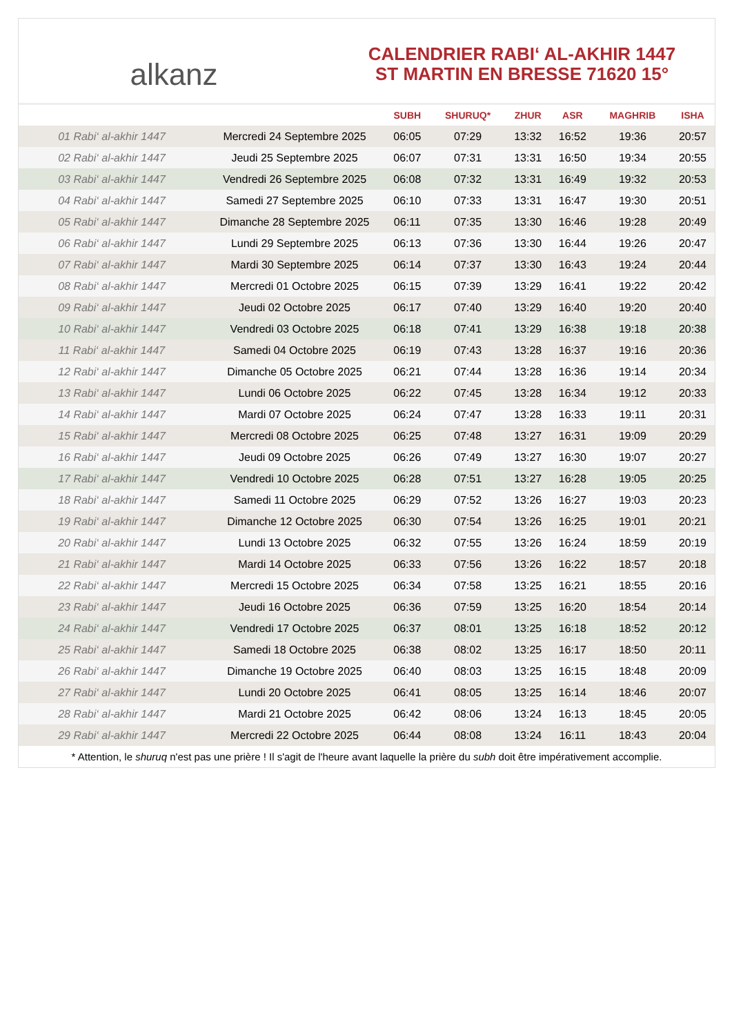alkanz
CALENDRIER RABI‘ AL-AKHIR 1447
ST MARTIN EN BRESSE 71620 15°
| | | SUBH | SHURUQ* | ZHUR | ASR | MAGHRIB | ISHA |
| --- | --- | --- | --- | --- | --- | --- | --- |
| 01 Rabi‘ al-akhir 1447 | Mercredi 24 Septembre 2025 | 06:05 | 07:29 | 13:32 | 16:52 | 19:36 | 20:57 |
| 02 Rabi‘ al-akhir 1447 | Jeudi 25 Septembre 2025 | 06:07 | 07:31 | 13:31 | 16:50 | 19:34 | 20:55 |
| 03 Rabi‘ al-akhir 1447 | Vendredi 26 Septembre 2025 | 06:08 | 07:32 | 13:31 | 16:49 | 19:32 | 20:53 |
| 04 Rabi‘ al-akhir 1447 | Samedi 27 Septembre 2025 | 06:10 | 07:33 | 13:31 | 16:47 | 19:30 | 20:51 |
| 05 Rabi‘ al-akhir 1447 | Dimanche 28 Septembre 2025 | 06:11 | 07:35 | 13:30 | 16:46 | 19:28 | 20:49 |
| 06 Rabi‘ al-akhir 1447 | Lundi 29 Septembre 2025 | 06:13 | 07:36 | 13:30 | 16:44 | 19:26 | 20:47 |
| 07 Rabi‘ al-akhir 1447 | Mardi 30 Septembre 2025 | 06:14 | 07:37 | 13:30 | 16:43 | 19:24 | 20:44 |
| 08 Rabi‘ al-akhir 1447 | Mercredi 01 Octobre 2025 | 06:15 | 07:39 | 13:29 | 16:41 | 19:22 | 20:42 |
| 09 Rabi‘ al-akhir 1447 | Jeudi 02 Octobre 2025 | 06:17 | 07:40 | 13:29 | 16:40 | 19:20 | 20:40 |
| 10 Rabi‘ al-akhir 1447 | Vendredi 03 Octobre 2025 | 06:18 | 07:41 | 13:29 | 16:38 | 19:18 | 20:38 |
| 11 Rabi‘ al-akhir 1447 | Samedi 04 Octobre 2025 | 06:19 | 07:43 | 13:28 | 16:37 | 19:16 | 20:36 |
| 12 Rabi‘ al-akhir 1447 | Dimanche 05 Octobre 2025 | 06:21 | 07:44 | 13:28 | 16:36 | 19:14 | 20:34 |
| 13 Rabi‘ al-akhir 1447 | Lundi 06 Octobre 2025 | 06:22 | 07:45 | 13:28 | 16:34 | 19:12 | 20:33 |
| 14 Rabi‘ al-akhir 1447 | Mardi 07 Octobre 2025 | 06:24 | 07:47 | 13:28 | 16:33 | 19:11 | 20:31 |
| 15 Rabi‘ al-akhir 1447 | Mercredi 08 Octobre 2025 | 06:25 | 07:48 | 13:27 | 16:31 | 19:09 | 20:29 |
| 16 Rabi‘ al-akhir 1447 | Jeudi 09 Octobre 2025 | 06:26 | 07:49 | 13:27 | 16:30 | 19:07 | 20:27 |
| 17 Rabi‘ al-akhir 1447 | Vendredi 10 Octobre 2025 | 06:28 | 07:51 | 13:27 | 16:28 | 19:05 | 20:25 |
| 18 Rabi‘ al-akhir 1447 | Samedi 11 Octobre 2025 | 06:29 | 07:52 | 13:26 | 16:27 | 19:03 | 20:23 |
| 19 Rabi‘ al-akhir 1447 | Dimanche 12 Octobre 2025 | 06:30 | 07:54 | 13:26 | 16:25 | 19:01 | 20:21 |
| 20 Rabi‘ al-akhir 1447 | Lundi 13 Octobre 2025 | 06:32 | 07:55 | 13:26 | 16:24 | 18:59 | 20:19 |
| 21 Rabi‘ al-akhir 1447 | Mardi 14 Octobre 2025 | 06:33 | 07:56 | 13:26 | 16:22 | 18:57 | 20:18 |
| 22 Rabi‘ al-akhir 1447 | Mercredi 15 Octobre 2025 | 06:34 | 07:58 | 13:25 | 16:21 | 18:55 | 20:16 |
| 23 Rabi‘ al-akhir 1447 | Jeudi 16 Octobre 2025 | 06:36 | 07:59 | 13:25 | 16:20 | 18:54 | 20:14 |
| 24 Rabi‘ al-akhir 1447 | Vendredi 17 Octobre 2025 | 06:37 | 08:01 | 13:25 | 16:18 | 18:52 | 20:12 |
| 25 Rabi‘ al-akhir 1447 | Samedi 18 Octobre 2025 | 06:38 | 08:02 | 13:25 | 16:17 | 18:50 | 20:11 |
| 26 Rabi‘ al-akhir 1447 | Dimanche 19 Octobre 2025 | 06:40 | 08:03 | 13:25 | 16:15 | 18:48 | 20:09 |
| 27 Rabi‘ al-akhir 1447 | Lundi 20 Octobre 2025 | 06:41 | 08:05 | 13:25 | 16:14 | 18:46 | 20:07 |
| 28 Rabi‘ al-akhir 1447 | Mardi 21 Octobre 2025 | 06:42 | 08:06 | 13:24 | 16:13 | 18:45 | 20:05 |
| 29 Rabi‘ al-akhir 1447 | Mercredi 22 Octobre 2025 | 06:44 | 08:08 | 13:24 | 16:11 | 18:43 | 20:04 |
* Attention, le shuruq n'est pas une prière ! Il s'agit de l'heure avant laquelle la prière du subh doit être impérativement accomplie.